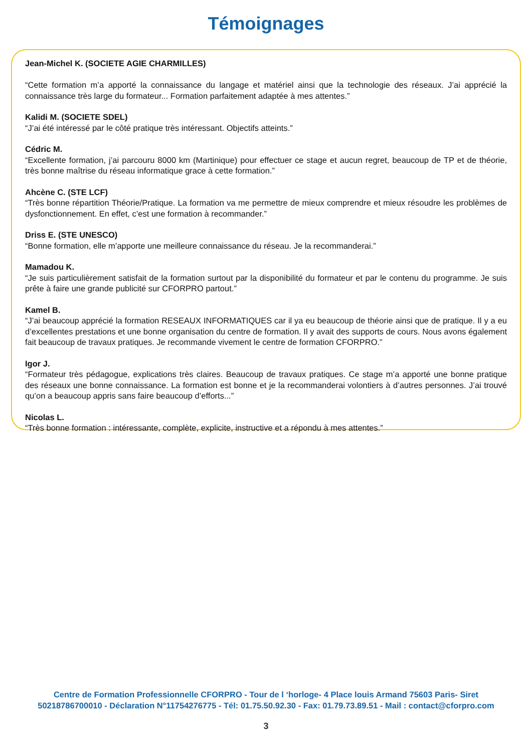Témoignages
Jean-Michel K. (SOCIETE AGIE CHARMILLES)
“Cette formation m’a apporté la connaissance du langage et matériel ainsi que la technologie des réseaux. J’ai apprécié la connaissance très large du formateur... Formation parfaitement adaptée à mes attentes.”
Kalidi M. (SOCIETE SDEL)
“J’ai été intéressé par le côté pratique très intéressant. Objectifs atteints.”
Cédric M.
“Excellente formation, j’ai parcouru 8000 km (Martinique) pour effectuer ce stage et aucun regret, beaucoup de TP et de théorie, très bonne maîtrise du réseau informatique grace à cette formation.”
Ahcène C. (STE LCF)
“Très bonne répartition Théorie/Pratique. La formation va me permettre de mieux comprendre et mieux résoudre les problèmes de dysfonctionnement. En effet, c’est une formation à recommander.”
Driss E. (STE UNESCO)
“Bonne formation, elle m’apporte une meilleure connaissance du réseau. Je la recommanderai.”
Mamadou K.
“Je suis particulièrement satisfait de la formation surtout par la disponibilité du formateur et par le contenu du programme. Je suis prête à faire une grande publicité sur CFORPRO partout.”
Kamel B.
“J’ai beaucoup apprécié la formation RESEAUX INFORMATIQUES car il ya eu beaucoup de théorie ainsi que de pratique. Il y a eu d’excellentes prestations et une bonne organisation du centre de formation. Il y avait des supports de cours. Nous avons également fait beaucoup de travaux pratiques. Je recommande vivement le centre de formation CFORPRO.”
Igor J.
“Formateur très pédagogue, explications très claires. Beaucoup de travaux pratiques. Ce stage m’a apporté une bonne pratique des réseaux une bonne connaissance. La formation est bonne et je la recommanderai volontiers à d’autres personnes. J’ai trouvé qu’on a beaucoup appris sans faire beaucoup d’efforts...”
Nicolas L.
“Très bonne formation : intéressante, complète, explicite, instructive et a répondu à mes attentes.”
Centre de Formation Professionnelle CFORPRO - Tour de l ‘horloge- 4 Place louis Armand 75603 Paris- Siret
50218786700010 - Déclaration N°11754276775 - Tél: 01.75.50.92.30 - Fax: 01.79.73.89.51 - Mail : contact@cforpro.com
3